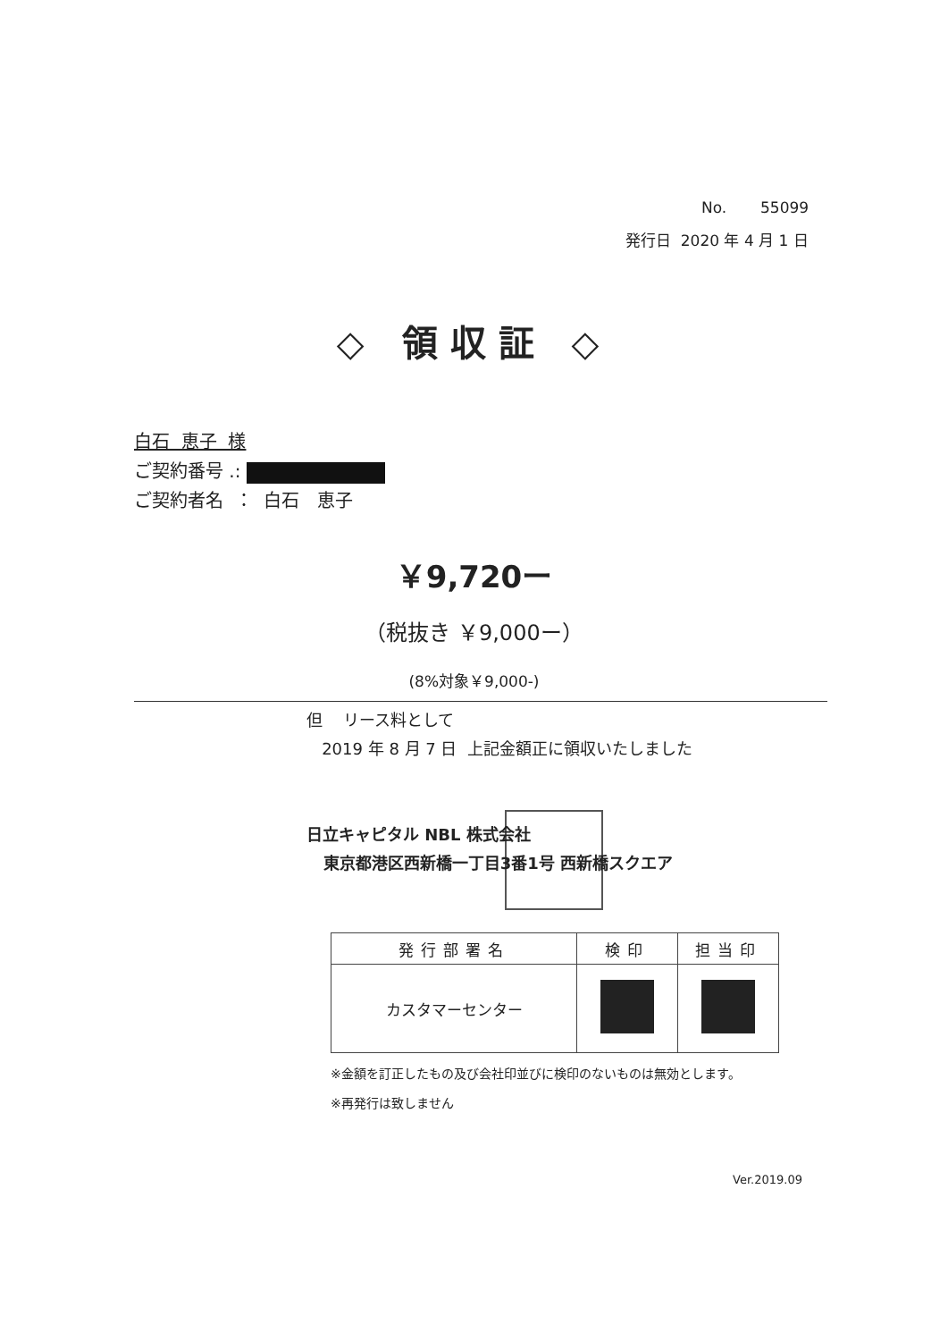No. 55099
発行日 2020 年 4 月 1 日
◇ 領収証 ◇
白石 恵子 様
ご契約番号 .:
ご契約者名 ： 白石 恵子
￥9,720ー
（税抜き ￥9,000ー）
(8%対象￥9,000-)
但 リース料として
2019 年 8 月 7 日 上記金額正に領収いたしました
日立キャピタル NBL 株式会社
東京都港区西新橋一丁目3番1号 西新橋スクエア
| 発行部署名 | 検印 | 担当印 |
| --- | --- | --- |
| カスタマーセンター | | |
※金額を訂正したもの及び会社印並びに検印のないものは無効とします。
※再発行は致しません
Ver.2019.09